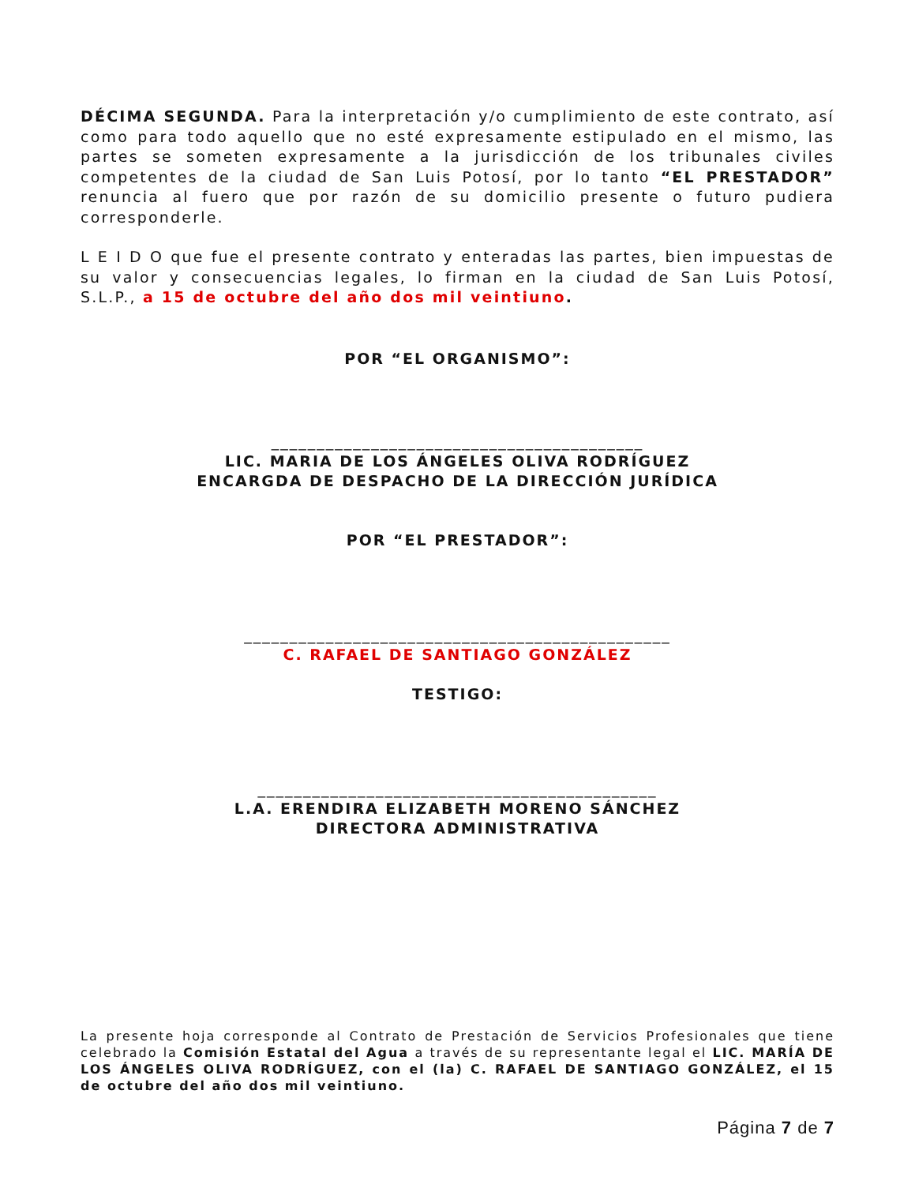DÉCIMA SEGUNDA. Para la interpretación y/o cumplimiento de este contrato, así como para todo aquello que no esté expresamente estipulado en el mismo, las partes se someten expresamente a la jurisdicción de los tribunales civiles competentes de la ciudad de San Luis Potosí, por lo tanto “EL PRESTADOR” renuncia al fuero que por razón de su domicilio presente o futuro pudiera corresponderle.
L E I D O que fue el presente contrato y enteradas las partes, bien impuestas de su valor y consecuencias legales, lo firman en la ciudad de San Luis Potosí, S.L.P., a 15 de octubre del año dos mil veintiuno.
POR “EL ORGANISMO”:
_________________________________________
LIC. MARIA DE LOS ÁNGELES OLIVA RODRÍGUEZ
ENCARGDA DE DESPACHO DE LA DIRECCIÓN JURÍDICA
POR “EL PRESTADOR”:
_______________________________________________
C. RAFAEL DE SANTIAGO GONZÁLEZ
TESTIGO:
____________________________________________
L.A. ERENDIRA ELIZABETH MORENO SÁNCHEZ
DIRECTORA ADMINISTRATIVA
La presente hoja corresponde al Contrato de Prestación de Servicios Profesionales que tiene celebrado la Comisión Estatal del Agua a través de su representante legal el LIC. MARÍA DE LOS ÁNGELES OLIVA RODRÍGUEZ, con el (la) C. RAFAEL DE SANTIAGO GONZÁLEZ, el 15 de octubre del año dos mil veintiuno.
Página 7 de 7